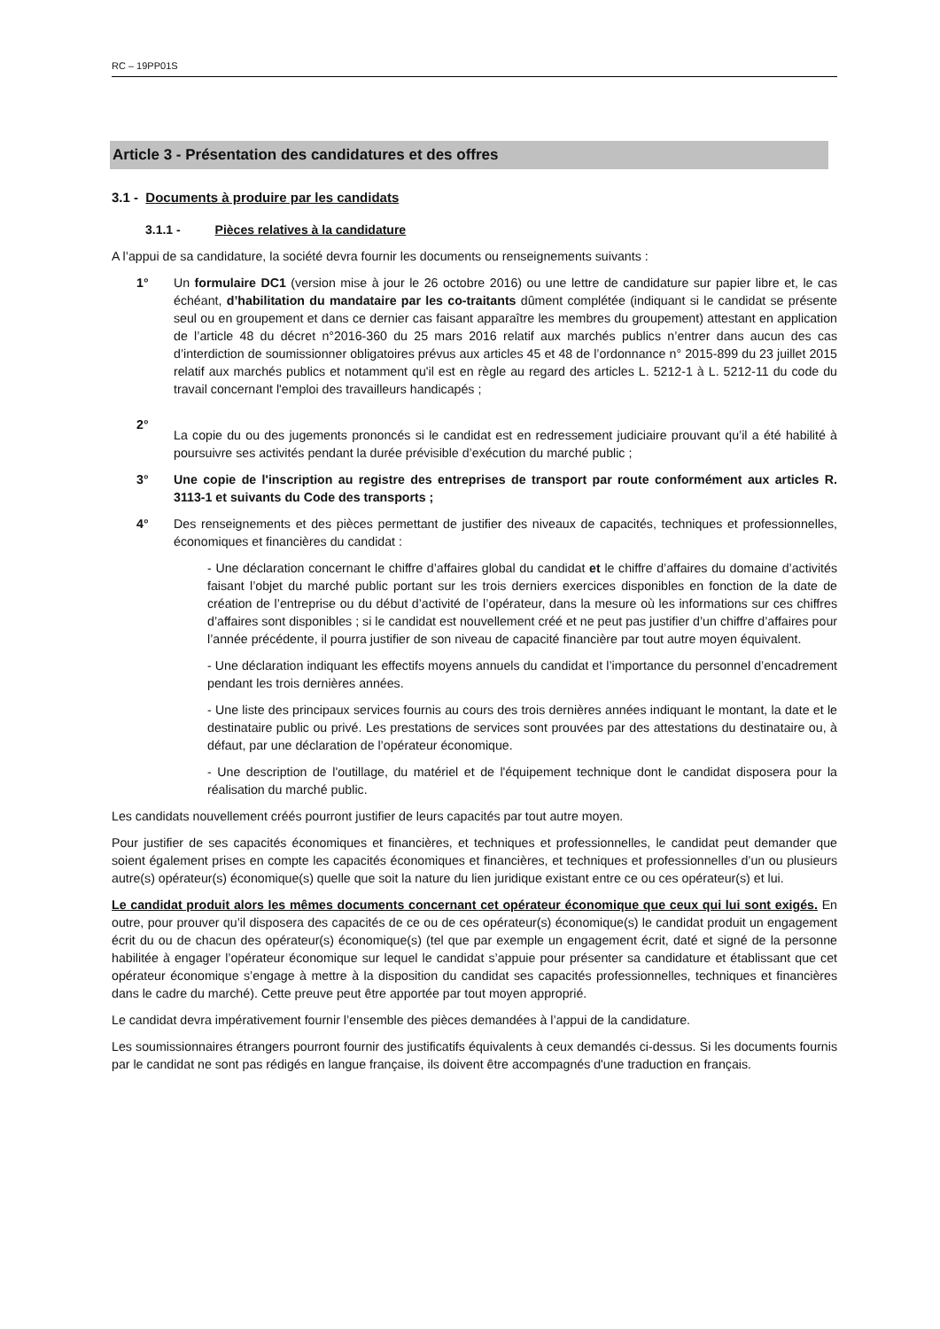RC – 19PP01S
Article 3 - Présentation des candidatures et des offres
3.1 - Documents à produire par les candidats
3.1.1 - Pièces relatives à la candidature
A l’appui de sa candidature, la société devra fournir les documents ou renseignements suivants :
1° Un formulaire DC1 (version mise à jour le 26 octobre 2016) ou une lettre de candidature sur papier libre et, le cas échéant, d’habilitation du mandataire par les co-traitants dûment complétée (indiquant si le candidat se présente seul ou en groupement et dans ce dernier cas faisant apparaître les membres du groupement) attestant en application de l’article 48 du décret n°2016-360 du 25 mars 2016 relatif aux marchés publics n’entrer dans aucun des cas d’interdiction de soumissionner obligatoires prévus aux articles 45 et 48 de l’ordonnance n° 2015-899 du 23 juillet 2015 relatif aux marchés publics et notamment qu'il est en règle au regard des articles L. 5212-1 à L. 5212-11 du code du travail concernant l'emploi des travailleurs handicapés ;
2°
La copie du ou des jugements prononcés si le candidat est en redressement judiciaire prouvant qu’il a été habilité à poursuivre ses activités pendant la durée prévisible d’exécution du marché public ;
3° Une copie de l'inscription au registre des entreprises de transport par route conformément aux articles R. 3113-1 et suivants du Code des transports ;
4° Des renseignements et des pièces permettant de justifier des niveaux de capacités, techniques et professionnelles, économiques et financières du candidat :
- Une déclaration concernant le chiffre d’affaires global du candidat et le chiffre d’affaires du domaine d’activités faisant l’objet du marché public portant sur les trois derniers exercices disponibles en fonction de la date de création de l’entreprise ou du début d’activité de l’opérateur, dans la mesure où les informations sur ces chiffres d’affaires sont disponibles ; si le candidat est nouvellement créé et ne peut pas justifier d’un chiffre d’affaires pour l’année précédente, il pourra justifier de son niveau de capacité financière par tout autre moyen équivalent.
- Une déclaration indiquant les effectifs moyens annuels du candidat et l’importance du personnel d’encadrement pendant les trois dernières années.
- Une liste des principaux services fournis au cours des trois dernières années indiquant le montant, la date et le destinataire public ou privé. Les prestations de services sont prouvées par des attestations du destinataire ou, à défaut, par une déclaration de l’opérateur économique.
- Une description de l'outillage, du matériel et de l'équipement technique dont le candidat disposera pour la réalisation du marché public.
Les candidats nouvellement créés pourront justifier de leurs capacités par tout autre moyen.
Pour justifier de ses capacités économiques et financières, et techniques et professionnelles, le candidat peut demander que soient également prises en compte les capacités économiques et financières, et techniques et professionnelles d’un ou plusieurs autre(s) opérateur(s) économique(s) quelle que soit la nature du lien juridique existant entre ce ou ces opérateur(s) et lui.
Le candidat produit alors les mêmes documents concernant cet opérateur économique que ceux qui lui sont exigés. En outre, pour prouver qu’il disposera des capacités de ce ou de ces opérateur(s) économique(s) le candidat produit un engagement écrit du ou de chacun des opérateur(s) économique(s) (tel que par exemple un engagement écrit, daté et signé de la personne habilitée à engager l’opérateur économique sur lequel le candidat s’appuie pour présenter sa candidature et établissant que cet opérateur économique s’engage à mettre à la disposition du candidat ses capacités professionnelles, techniques et financières dans le cadre du marché). Cette preuve peut être apportée par tout moyen approprié.
Le candidat devra impérativement fournir l’ensemble des pièces demandées à l’appui de la candidature.
Les soumissionnaires étrangers pourront fournir des justificatifs équivalents à ceux demandés ci-dessus. Si les documents fournis par le candidat ne sont pas rédigés en langue française, ils doivent être accompagnés d'une traduction en français.